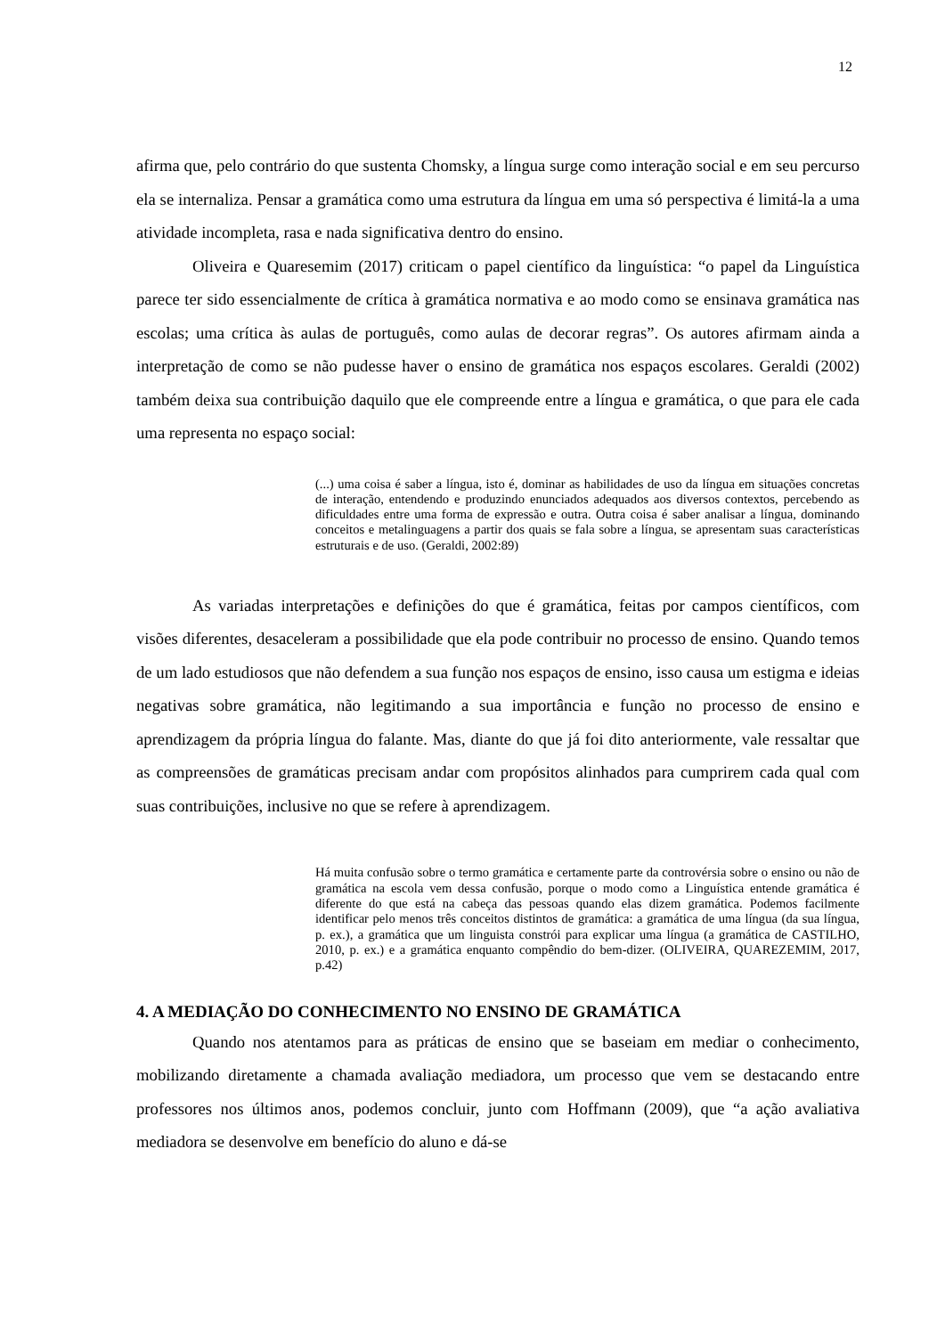12
afirma que, pelo contrário do que sustenta Chomsky, a língua surge como interação social e em seu percurso ela se internaliza. Pensar a gramática como uma estrutura da língua em uma só perspectiva é limitá-la a uma atividade incompleta, rasa e nada significativa dentro do ensino.
Oliveira e Quaresemim (2017) criticam o papel científico da linguística: “o papel da Linguística parece ter sido essencialmente de crítica à gramática normativa e ao modo como se ensinava gramática nas escolas; uma crítica às aulas de português, como aulas de decorar regras”. Os autores afirmam ainda a interpretação de como se não pudesse haver o ensino de gramática nos espaços escolares. Geraldi (2002) também deixa sua contribuição daquilo que ele compreende entre a língua e gramática, o que para ele cada uma representa no espaço social:
(...) uma coisa é saber a língua, isto é, dominar as habilidades de uso da língua em situações concretas de interação, entendendo e produzindo enunciados adequados aos diversos contextos, percebendo as dificuldades entre uma forma de expressão e outra. Outra coisa é saber analisar a língua, dominando conceitos e metalinguagens a partir dos quais se fala sobre a língua, se apresentam suas características estruturais e de uso. (Geraldi, 2002:89)
As variadas interpretações e definições do que é gramática, feitas por campos científicos, com visões diferentes, desaceleram a possibilidade que ela pode contribuir no processo de ensino. Quando temos de um lado estudiosos que não defendem a sua função nos espaços de ensino, isso causa um estigma e ideias negativas sobre gramática, não legitimando a sua importância e função no processo de ensino e aprendizagem da própria língua do falante. Mas, diante do que já foi dito anteriormente, vale ressaltar que as compreensões de gramáticas precisam andar com propósitos alinhados para cumprirem cada qual com suas contribuições, inclusive no que se refere à aprendizagem.
Há muita confusão sobre o termo gramática e certamente parte da controvérsia sobre o ensino ou não de gramática na escola vem dessa confusão, porque o modo como a Linguística entende gramática é diferente do que está na cabeça das pessoas quando elas dizem gramática. Podemos facilmente identificar pelo menos três conceitos distintos de gramática: a gramática de uma língua (da sua língua, p. ex.), a gramática que um linguista constrói para explicar uma língua (a gramática de CASTILHO, 2010, p. ex.) e a gramática enquanto compêndio do bem-dizer. (OLIVEIRA, QUAREZEMIM, 2017, p.42)
4. A MEDIAÇÃO DO CONHECIMENTO NO ENSINO DE GRAMÁTICA
Quando nos atentamos para as práticas de ensino que se baseiam em mediar o conhecimento, mobilizando diretamente a chamada avaliação mediadora, um processo que vem se destacando entre professores nos últimos anos, podemos concluir, junto com Hoffmann (2009), que “a ação avaliativa mediadora se desenvolve em benefício do aluno e dá-se